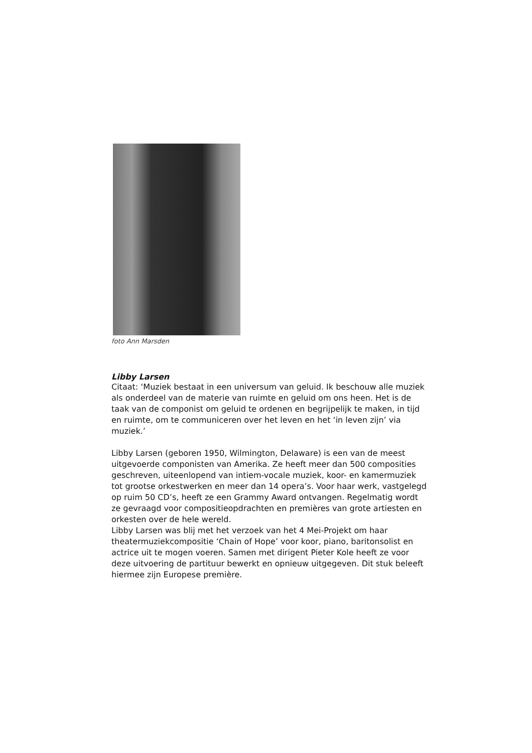foto Ann Marsden
Libby Larsen
Citaat: ‘Muziek bestaat in een universum van geluid. Ik beschouw alle muziek als onderdeel van de materie van ruimte en geluid om ons heen. Het is de taak van de componist om geluid te ordenen en begrijpelijk te maken, in tijd en ruimte, om te communiceren over het leven en het ‘in leven zijn’ via muziek.’
Libby Larsen (geboren 1950, Wilmington, Delaware) is een van de meest uitgevoerde componisten van Amerika. Ze heeft meer dan 500 composities geschreven, uiteenlopend van intiem-vocale muziek, koor- en kamermuziek tot grootse orkestwerken en meer dan 14 opera’s. Voor haar werk, vastgelegd op ruim 50 CD’s, heeft ze een Grammy Award ontvangen. Regelmatig wordt ze gevraagd voor compositieopdrachten en premières van grote artiesten en orkesten over de hele wereld.
Libby Larsen was blij met het verzoek van het 4 Mei-Projekt om haar theatermuziekcompositie ‘Chain of Hope’ voor koor, piano, baritonsolist en actrice uit te mogen voeren. Samen met dirigent Pieter Kole heeft ze voor deze uitvoering de partituur bewerkt en opnieuw uitgegeven. Dit stuk beleeft hiermee zijn Europese première.